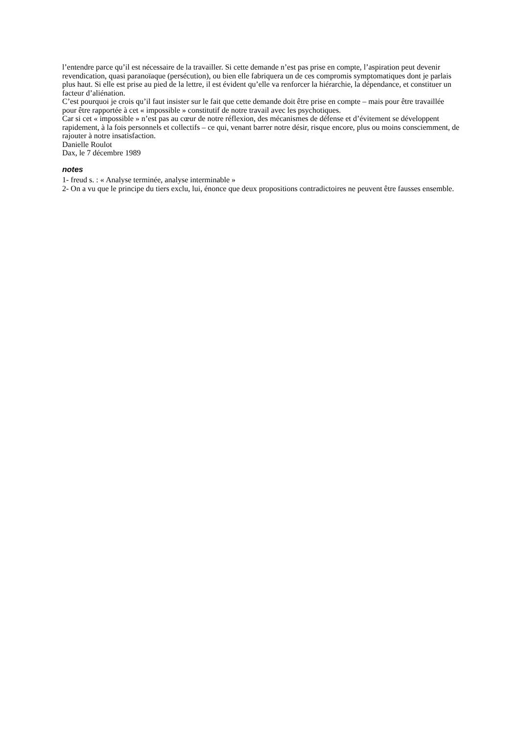l’entendre parce qu’il est nécessaire de la travailler. Si cette demande n’est pas prise en compte, l’aspiration peut devenir revendication, quasi paranoïaque (persécution), ou bien elle fabriquera un de ces compromis symptomatiques dont je parlais plus haut. Si elle est prise au pied de la lettre, il est évident qu’elle va renforcer la hiérarchie, la dépendance, et constituer un facteur d’aliénation.
C’est pourquoi je crois qu’il faut insister sur le fait que cette demande doit être prise en compte – mais pour être travaillée pour être rapportée à cet « impossible » constitutif de notre travail avec les psychotiques.
Car si cet « impossible » n’est pas au cœur de notre réflexion, des mécanismes de défense et d’évitement se développent rapidement, à la fois personnels et collectifs – ce qui, venant barrer notre désir, risque encore, plus ou moins consciemment, de rajouter à notre insatisfaction.
Danielle Roulot
Dax, le 7 décembre 1989
notes
1- freud s. : « Analyse terminée, analyse interminable »
2- On a vu que le principe du tiers exclu, lui, énonce que deux propositions contradictoires ne peuvent être fausses ensemble.